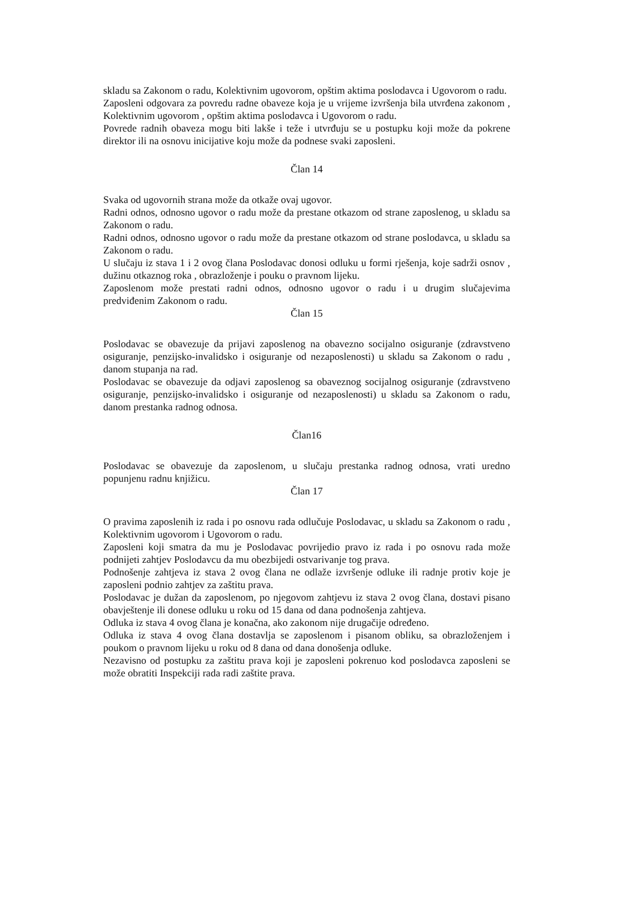skladu sa Zakonom o radu, Kolektivnim ugovorom, opštim aktima poslodavca i Ugovorom o radu.
Zaposleni odgovara za povredu radne obaveze koja je u vrijeme izvršenja bila utvrđena zakonom , Kolektivnim ugovorom , opštim aktima poslodavca i Ugovorom o radu.
Povrede radnih obaveza mogu biti lakše i teže i utvrđuju se u postupku koji može da pokrene direktor ili na osnovu inicijative koju može da podnese svaki zaposleni.
Član 14
Svaka od ugovornih strana može da otkaže ovaj ugovor.
Radni odnos, odnosno ugovor o radu može da prestane otkazom od strane zaposlenog, u skladu sa Zakonom o radu.
Radni odnos, odnosno ugovor o radu može da prestane otkazom od strane poslodavca, u skladu sa Zakonom o radu.
U slučaju iz stava 1 i 2 ovog člana Poslodavac donosi odluku u formi rješenja, koje sadrži osnov , dužinu otkaznog roka , obrazloženje i pouku o pravnom lijeku.
Zaposlenom može prestati radni odnos, odnosno ugovor o radu i u drugim slučajevima predviđenim Zakonom o radu.
Član 15
Poslodavac se obavezuje da prijavi zaposlenog na obavezno socijalno osiguranje (zdravstveno osiguranje, penzijsko-invalidsko i osiguranje od nezaposlenosti) u skladu sa Zakonom o radu , danom stupanja na rad.
Poslodavac se obavezuje da odjavi zaposlenog sa obaveznog socijalnog osiguranje (zdravstveno osiguranje, penzijsko-invalidsko i osiguranje od nezaposlenosti) u skladu sa Zakonom o radu, danom prestanka radnog odnosa.
Član16
Poslodavac se obavezuje da zaposlenom, u slučaju prestanka radnog odnosa, vrati uredno popunjenu radnu knjižicu.
Član 17
O pravima zaposlenih iz rada i po osnovu rada odlučuje Poslodavac, u skladu sa Zakonom o radu , Kolektivnim ugovorom i Ugovorom o radu.
Zaposleni koji smatra da mu je Poslodavac povrijedio pravo iz rada i po osnovu rada može podnijeti zahtjev Poslodavcu da mu obezbijedi ostvarivanje tog prava.
Podnošenje zahtjeva iz stava 2 ovog člana ne odlaže izvršenje odluke ili radnje protiv koje je zaposleni podnio zahtjev za zaštitu prava.
Poslodavac je dužan da zaposlenom, po njegovom zahtjevu iz stava 2 ovog člana, dostavi pisano obavještenje ili donese odluku u roku od 15 dana od dana podnošenja zahtjeva.
Odluka iz stava 4 ovog člana je konačna, ako zakonom nije drugačije određeno.
Odluka iz stava 4 ovog člana dostavlja se zaposlenom i pisanom obliku, sa obrazloženjem i poukom o pravnom lijeku u roku od 8 dana od dana donošenja odluke.
Nezavisno od postupku za zaštitu prava koji je zaposleni pokrenuo kod poslodavca zaposleni se može obratiti Inspekciji rada radi zaštite prava.